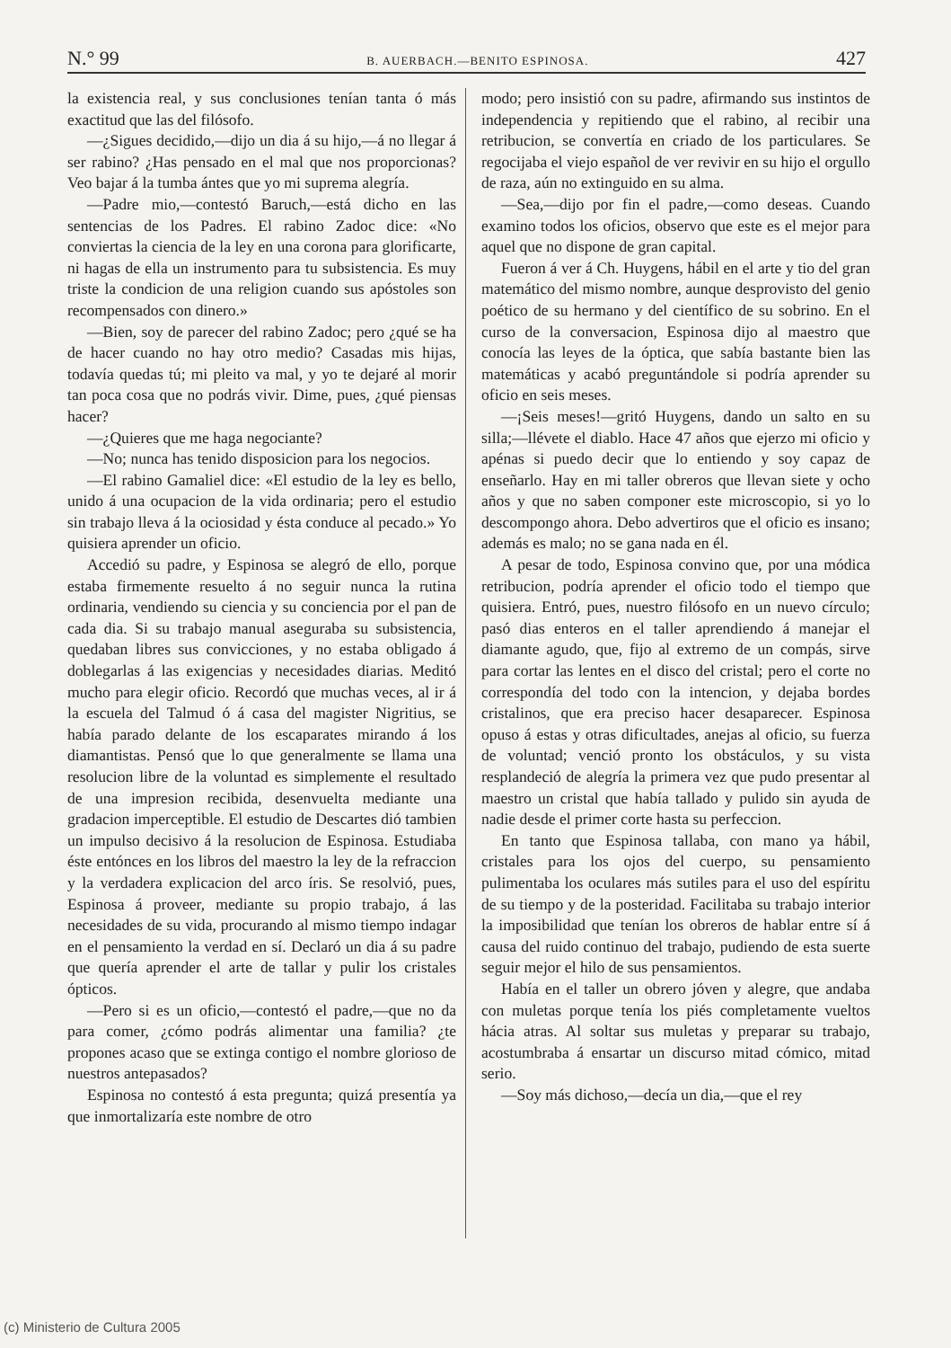N.° 99 B. AUERBACH.—BENITO ESPINOSA. 427
la existencia real, y sus conclusiones tenían tanta ó más exactitud que las del filósofo.
—¿Sigues decidido,—dijo un dia á su hijo,—á no llegar á ser rabino? ¿Has pensado en el mal que nos proporcionas? Veo bajar á la tumba ántes que yo mi suprema alegría.
—Padre mio,—contestó Baruch,—está dicho en las sentencias de los Padres. El rabino Zadoc dice: «No conviertas la ciencia de la ley en una corona para glorificarte, ni hagas de ella un instrumento para tu subsistencia. Es muy triste la condicion de una religion cuando sus apóstoles son recompensados con dinero.»
—Bien, soy de parecer del rabino Zadoc; pero ¿qué se ha de hacer cuando no hay otro medio? Casadas mis hijas, todavía quedas tú; mi pleito va mal, y yo te dejaré al morir tan poca cosa que no podrás vivir. Dime, pues, ¿qué piensas hacer?
—¿Quieres que me haga negociante?
—No; nunca has tenido disposicion para los negocios.
—El rabino Gamaliel dice: «El estudio de la ley es bello, unido á una ocupacion de la vida ordinaria; pero el estudio sin trabajo lleva á la ociosidad y ésta conduce al pecado.» Yo quisiera aprender un oficio.
Accedió su padre, y Espinosa se alegró de ello, porque estaba firmemente resuelto á no seguir nunca la rutina ordinaria, vendiendo su ciencia y su conciencia por el pan de cada dia. Si su trabajo manual aseguraba su subsistencia, quedaban libres sus convicciones, y no estaba obligado á doblegarlas á las exigencias y necesidades diarias. Meditó mucho para elegir oficio. Recordó que muchas veces, al ir á la escuela del Talmud ó á casa del magister Nigritius, se había parado delante de los escaparates mirando á los diamantistas. Pensó que lo que generalmente se llama una resolucion libre de la voluntad es simplemente el resultado de una impresion recibida, desenvuelta mediante una gradacion imperceptible. El estudio de Descartes dió tambien un impulso decisivo á la resolucion de Espinosa. Estudiaba éste entónces en los libros del maestro la ley de la refraccion y la verdadera explicacion del arco íris. Se resolvió, pues, Espinosa á proveer, mediante su propio trabajo, á las necesidades de su vida, procurando al mismo tiempo indagar en el pensamiento la verdad en sí. Declaró un dia á su padre que quería aprender el arte de tallar y pulir los cristales ópticos.
—Pero si es un oficio,—contestó el padre,—que no da para comer, ¿cómo podrás alimentar una familia? ¿te propones acaso que se extinga contigo el nombre glorioso de nuestros antepasados?
Espinosa no contestó á esta pregunta; quizá presentía ya que inmortalizaría este nombre de otro
modo; pero insistió con su padre, afirmando sus instintos de independencia y repitiendo que el rabino, al recibir una retribucion, se convertía en criado de los particulares. Se regocijaba el viejo español de ver revivir en su hijo el orgullo de raza, aún no extinguido en su alma.
—Sea,—dijo por fin el padre,—como deseas. Cuando examino todos los oficios, observo que este es el mejor para aquel que no dispone de gran capital.
Fueron á ver á Ch. Huygens, hábil en el arte y tio del gran matemático del mismo nombre, aunque desprovisto del genio poético de su hermano y del científico de su sobrino. En el curso de la conversacion, Espinosa dijo al maestro que conocía las leyes de la óptica, que sabía bastante bien las matemáticas y acabó preguntándole si podría aprender su oficio en seis meses.
—¡Seis meses!—gritó Huygens, dando un salto en su silla;—llévete el diablo. Hace 47 años que ejerzo mi oficio y apénas si puedo decir que lo entiendo y soy capaz de enseñarlo. Hay en mi taller obreros que llevan siete y ocho años y que no saben componer este microscopio, si yo lo descompongo ahora. Debo advertiros que el oficio es insano; además es malo; no se gana nada en él.
A pesar de todo, Espinosa convino que, por una módica retribucion, podría aprender el oficio todo el tiempo que quisiera. Entró, pues, nuestro filósofo en un nuevo círculo; pasó dias enteros en el taller aprendiendo á manejar el diamante agudo, que, fijo al extremo de un compás, sirve para cortar las lentes en el disco del cristal; pero el corte no correspondía del todo con la intencion, y dejaba bordes cristalinos, que era preciso hacer desaparecer. Espinosa opuso á estas y otras dificultades, anejas al oficio, su fuerza de voluntad; venció pronto los obstáculos, y su vista resplandeció de alegría la primera vez que pudo presentar al maestro un cristal que había tallado y pulido sin ayuda de nadie desde el primer corte hasta su perfeccion.
En tanto que Espinosa tallaba, con mano ya hábil, cristales para los ojos del cuerpo, su pensamiento pulimentaba los oculares más sutiles para el uso del espíritu de su tiempo y de la posteridad. Facilitaba su trabajo interior la imposibilidad que tenían los obreros de hablar entre sí á causa del ruido continuo del trabajo, pudiendo de esta suerte seguir mejor el hilo de sus pensamientos.
Había en el taller un obrero jóven y alegre, que andaba con muletas porque tenía los piés completamente vueltos hácia atras. Al soltar sus muletas y preparar su trabajo, acostumbraba á ensartar un discurso mitad cómico, mitad serio.
—Soy más dichoso,—decía un dia,—que el rey
(c) Ministerio de Cultura 2005